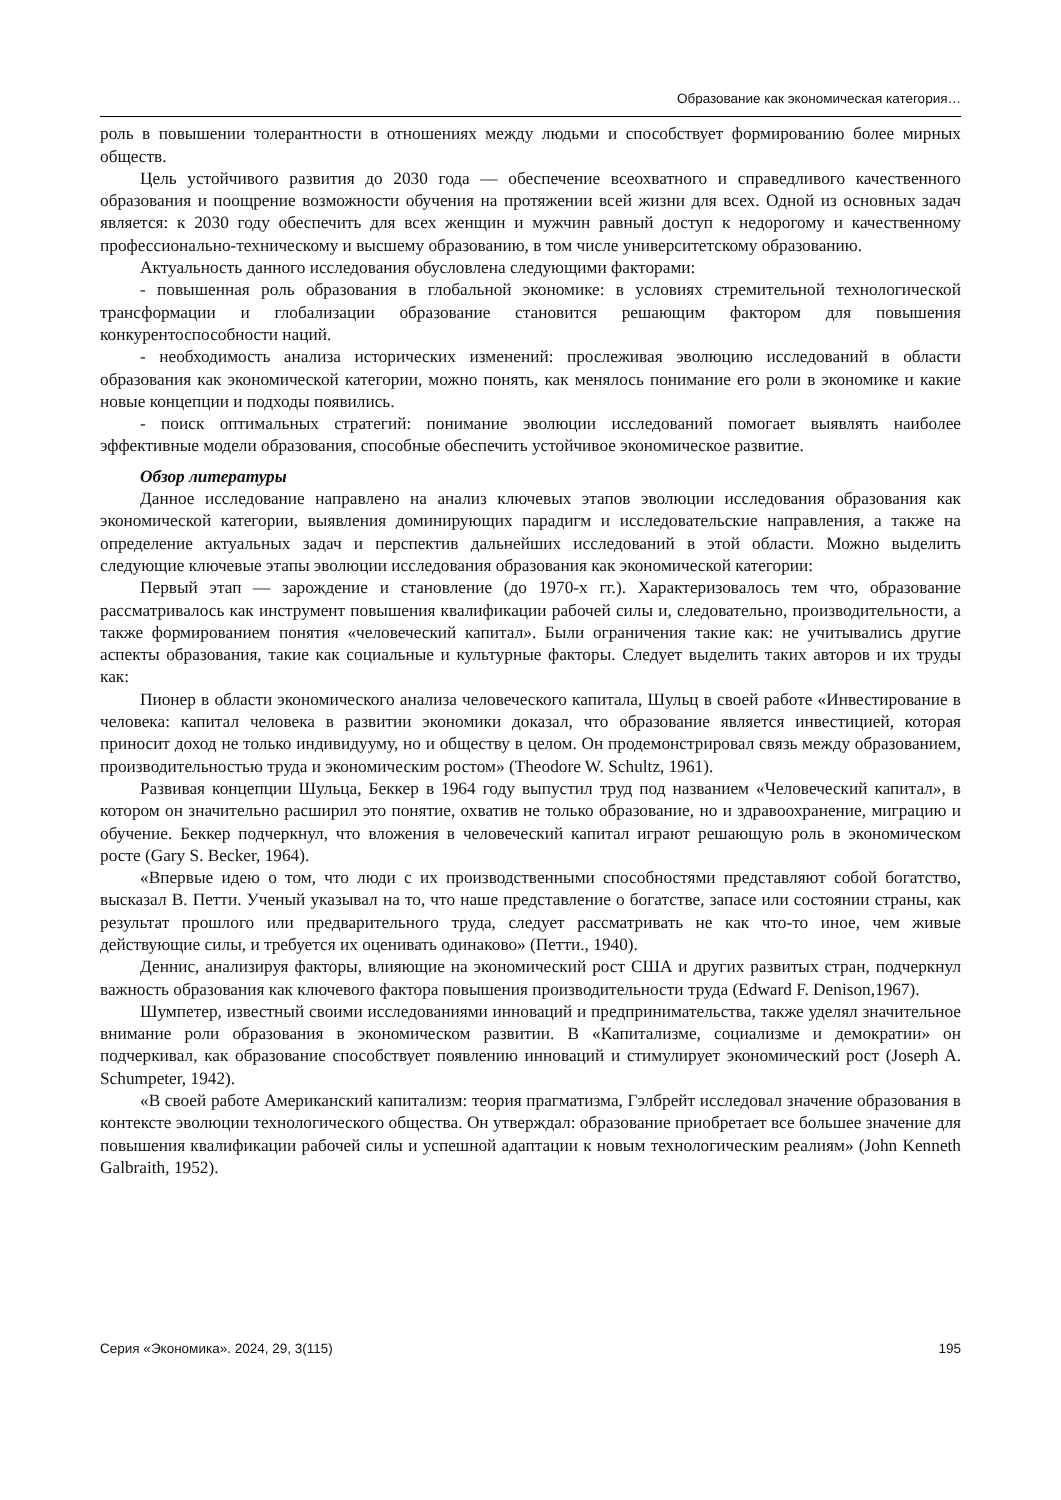Образование как экономическая категория…
роль в повышении толерантности в отношениях между людьми и способствует формированию более мирных обществ.
Цель устойчивого развития до 2030 года — обеспечение всеохватного и справедливого качественного образования и поощрение возможности обучения на протяжении всей жизни для всех. Одной из основных задач является: к 2030 году обеспечить для всех женщин и мужчин равный доступ к недорогому и качественному профессионально-техническому и высшему образованию, в том числе университетскому образованию.
Актуальность данного исследования обусловлена следующими факторами:
- повышенная роль образования в глобальной экономике: в условиях стремительной технологической трансформации и глобализации образование становится решающим фактором для повышения конкурентоспособности наций.
- необходимость анализа исторических изменений: прослеживая эволюцию исследований в области образования как экономической категории, можно понять, как менялось понимание его роли в экономике и какие новые концепции и подходы появились.
- поиск оптимальных стратегий: понимание эволюции исследований помогает выявлять наиболее эффективные модели образования, способные обеспечить устойчивое экономическое развитие.
Обзор литературы
Данное исследование направлено на анализ ключевых этапов эволюции исследования образования как экономической категории, выявления доминирующих парадигм и исследовательские направления, а также на определение актуальных задач и перспектив дальнейших исследований в этой области. Можно выделить следующие ключевые этапы эволюции исследования образования как экономической категории:
Первый этап — зарождение и становление (до 1970-х гг.). Характеризовалось тем что, образование рассматривалось как инструмент повышения квалификации рабочей силы и, следовательно, производительности, а также формированием понятия «человеческий капитал». Были ограничения такие как: не учитывались другие аспекты образования, такие как социальные и культурные факторы. Следует выделить таких авторов и их труды как:
Пионер в области экономического анализа человеческого капитала, Шульц в своей работе «Инвестирование в человека: капитал человека в развитии экономики доказал, что образование является инвестицией, которая приносит доход не только индивидууму, но и обществу в целом. Он продемонстрировал связь между образованием, производительностью труда и экономическим ростом» (Theodore W. Schultz, 1961).
Развивая концепции Шульца, Беккер в 1964 году выпустил труд под названием «Человеческий капитал», в котором он значительно расширил это понятие, охватив не только образование, но и здравоохранение, миграцию и обучение. Беккер подчеркнул, что вложения в человеческий капитал играют решающую роль в экономическом росте (Gary S. Becker, 1964).
«Впервые идею о том, что люди с их производственными способностями представляют собой богатство, высказал В. Петти. Ученый указывал на то, что наше представление о богатстве, запасе или состоянии страны, как результат прошлого или предварительного труда, следует рассматривать не как что-то иное, чем живые действующие силы, и требуется их оценивать одинаково» (Петти., 1940).
Деннис, анализируя факторы, влияющие на экономический рост США и других развитых стран, подчеркнул важность образования как ключевого фактора повышения производительности труда (Edward F. Denison,1967).
Шумпетер, известный своими исследованиями инноваций и предпринимательства, также уделял значительное внимание роли образования в экономическом развитии. В «Капитализме, социализме и демократии» он подчеркивал, как образование способствует появлению инноваций и стимулирует экономический рост (Joseph A. Schumpeter, 1942).
«В своей работе Американский капитализм: теория прагматизма, Гэлбрейт исследовал значение образования в контексте эволюции технологического общества. Он утверждал: образование приобретает все большее значение для повышения квалификации рабочей силы и успешной адаптации к новым технологическим реалиям» (John Kenneth Galbraith, 1952).
Серия «Экономика». 2024, 29, 3(115) 195